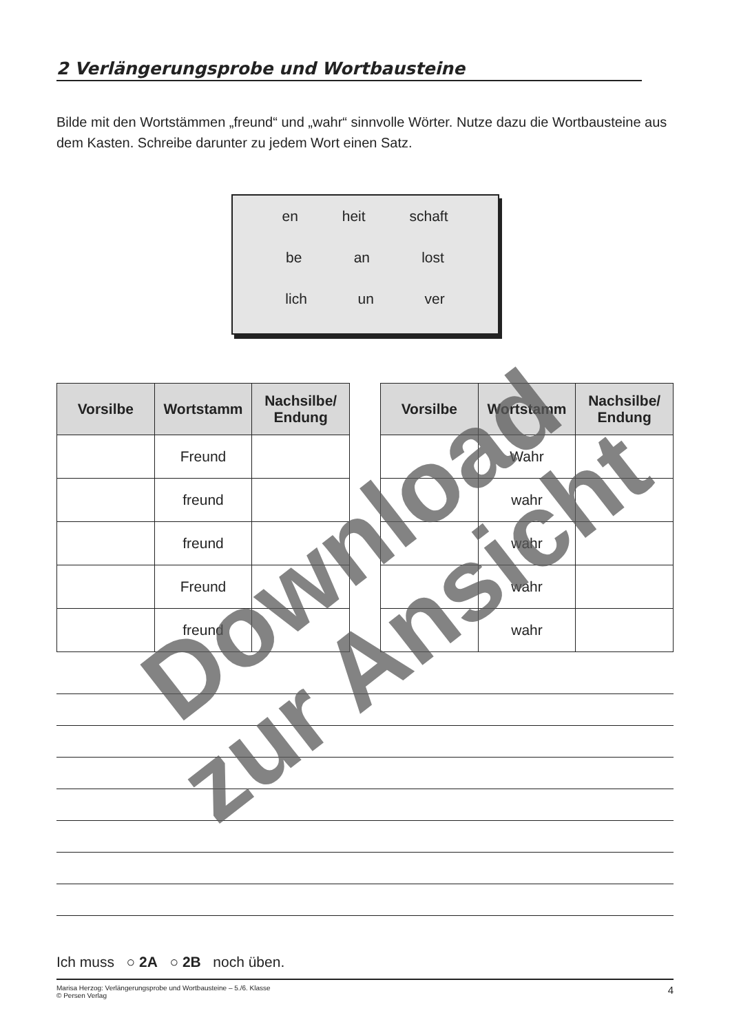2 Verlängerungsprobe und Wortbausteine
Bilde mit den Wortstämmen „freund“ und „wahr“ sinnvolle Wörter. Nutze dazu die Wortbausteine aus dem Kasten. Schreibe darunter zu jedem Wort einen Satz.
en heit schaft
be an lost
lich un ver
| Vorsilbe | Wortstamm | Nachsilbe/ Endung |
| --- | --- | --- |
| | Freund | |
| | freund | |
| | freund | |
| | Freund | |
| | freund | |
| Vorsilbe | Wortstamm | Nachsilbe/ Endung |
| --- | --- | --- |
| | Wahr | |
| | wahr | |
| | wahr | |
| | wahr | |
| | wahr | |
Ich muss ○ 2A ○ 2B noch üben.
Marisa Herzog: Verlängerungsprobe und Wortbausteine – 5./6. Klasse
© Persen Verlag 4
Download
zur Ansicht